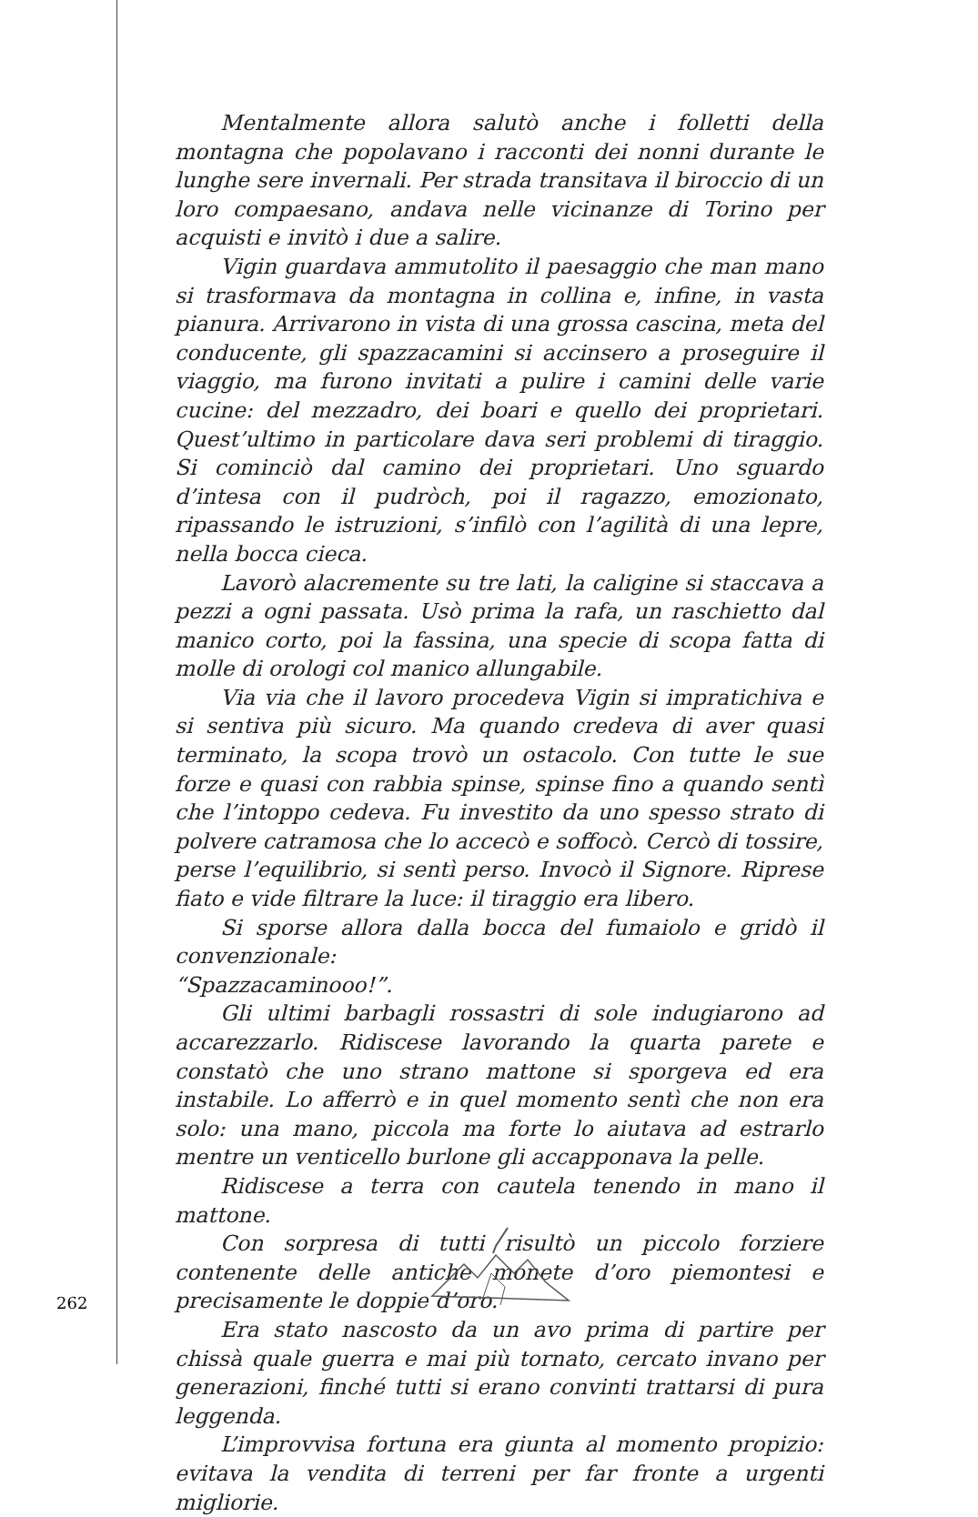Mentalmente allora salutò anche i folletti della montagna che popolavano i racconti dei nonni durante le lunghe sere invernali. Per strada transitava il biroccio di un loro compaesano, andava nelle vicinanze di Torino per acquisti e invitò i due a salire.
Vigin guardava ammutolito il paesaggio che man mano si trasformava da montagna in collina e, infine, in vasta pianura. Arrivarono in vista di una grossa cascina, meta del conducente, gli spazzacamini si accinsero a proseguire il viaggio, ma furono invitati a pulire i camini delle varie cucine: del mezzadro, dei boari e quello dei proprietari. Quest’ultimo in particolare dava seri problemi di tiraggio. Si cominciò dal camino dei proprietari. Uno sguardo d’intesa con il pudròch, poi il ragazzo, emozionato, ripassando le istruzioni, s’infilò con l’agilità di una lepre, nella bocca cieca.
Lavorò alacremente su tre lati, la caligine si staccava a pezzi a ogni passata. Usò prima la rafa, un raschietto dal manico corto, poi la fassina, una specie di scopa fatta di molle di orologi col manico allungabile.
Via via che il lavoro procedeva Vigin si impratichiva e si sentiva più sicuro. Ma quando credeva di aver quasi terminato, la scopa trovò un ostacolo. Con tutte le sue forze e quasi con rabbia spinse, spinse fino a quando sentì che l’intoppo cedeva. Fu investito da uno spesso strato di polvere catramosa che lo accecò e soffocò. Cercò di tossire, perse l’equilibrio, si sentì perso. Invocò il Signore. Riprese fiato e vide filtrare la luce: il tiraggio era libero.
Si sporse allora dalla bocca del fumaiolo e gridò il convenzionale:
“Spazzacaminooo!”.
Gli ultimi barbagli rossastri di sole indugiarono ad accarezzarlo. Ridiscese lavorando la quarta parete e constatò che uno strano mattone si sporgeva ed era instabile. Lo afferrò e in quel momento sentì che non era solo: una mano, piccola ma forte lo aiutava ad estrarlo mentre un venticello burlone gli accapponava la pelle.
Ridiscese a terra con cautela tenendo in mano il mattone.
Con sorpresa di tutti risultò un piccolo forziere contenente delle antiche monete d’oro piemontesi e precisamente le doppie d’oro.
Era stato nascosto da un avo prima di partire per chissà quale guerra e mai più tornato, cercato invano per generazioni, finché tutti si erano convinti trattarsi di pura leggenda.
L’improvvisa fortuna era giunta al momento propizio: evitava la vendita di terreni per far fronte a urgenti migliorie.
262